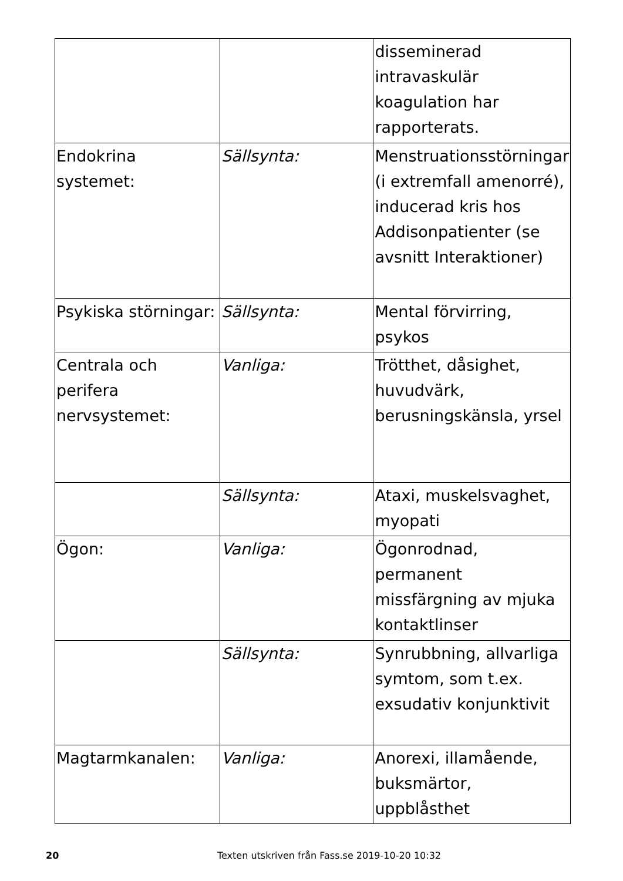| | | disseminerad intravaskulär koagulation har rapporterats. |
| Endokrina systemet: | Sällsynta: | Menstruationsstörningar (i extremfall amenorré), inducerad kris hos Addisonpatienter (se avsnitt Interaktioner) |
| Psykiska störningar: | Sällsynta: | Mental förvirring, psykos |
| Centrala och perifera nervsystemet: | Vanliga: | Trötthet, dåsighet, huvudvärk, berusningskänsla, yrsel |
| | Sällsynta: | Ataxi, muskelsvaghet, myopati |
| Ögon: | Vanliga: | Ögonrodnad, permanent missfärgning av mjuka kontaktlinser |
| | Sällsynta: | Synrubbning, allvarliga symtom, som t.ex. exsudativ konjunktivit |
| Magtarmkanalen: | Vanliga: | Anorexi, illamående, buksmärtor, uppblåsthet |
20 Texten utskriven från Fass.se 2019-10-20 10:32